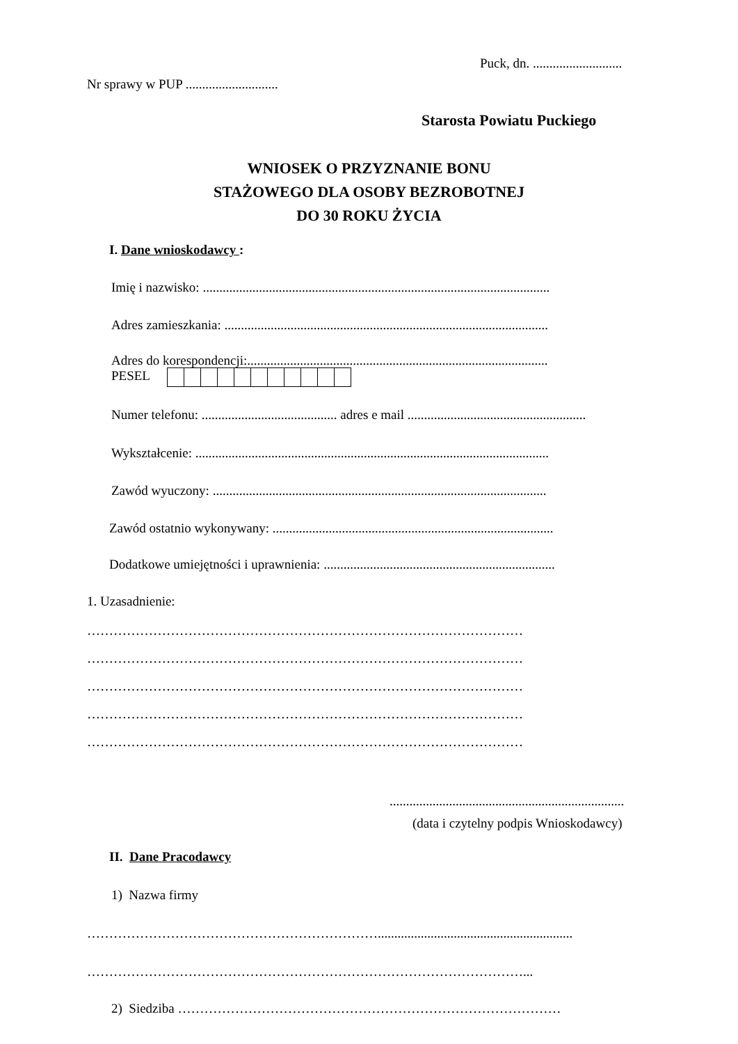Puck, dn. ...........................
Nr sprawy w PUP ............................
Starosta Powiatu Puckiego
WNIOSEK O PRZYZNANIE BONU
STAŻOWEGO DLA OSOBY BEZROBOTNEJ
DO 30 ROKU ŻYCIA
I. Dane wnioskodawcy :
Imię i nazwisko: .........................................................................................................
Adres zamieszkania: ..................................................................................................
Adres do korespondencji:...........................................................................................
PESEL
Numer telefonu: ......................................... adres e mail ......................................................
Wykształcenie: ...........................................................................................................
Zawód wyuczony: .....................................................................................................
Zawód ostatnio wykonywany: .....................................................................................
Dodatkowe umiejętności i uprawnienia: ......................................................................
1. Uzasadnienie:
………………………………………………………………………………………
………………………………………………………………………………………
………………………………………………………………………………………
………………………………………………………………………………………
………………………………………………………………………………………
.......................................................................
(data i czytelny podpis Wnioskodawcy)
II. Dane Pracodawcy
1) Nazwa firmy
…………………………………………………………...........................................................
………………………………………………………………………………………...
2) Siedziba ……………………………………………………………………………